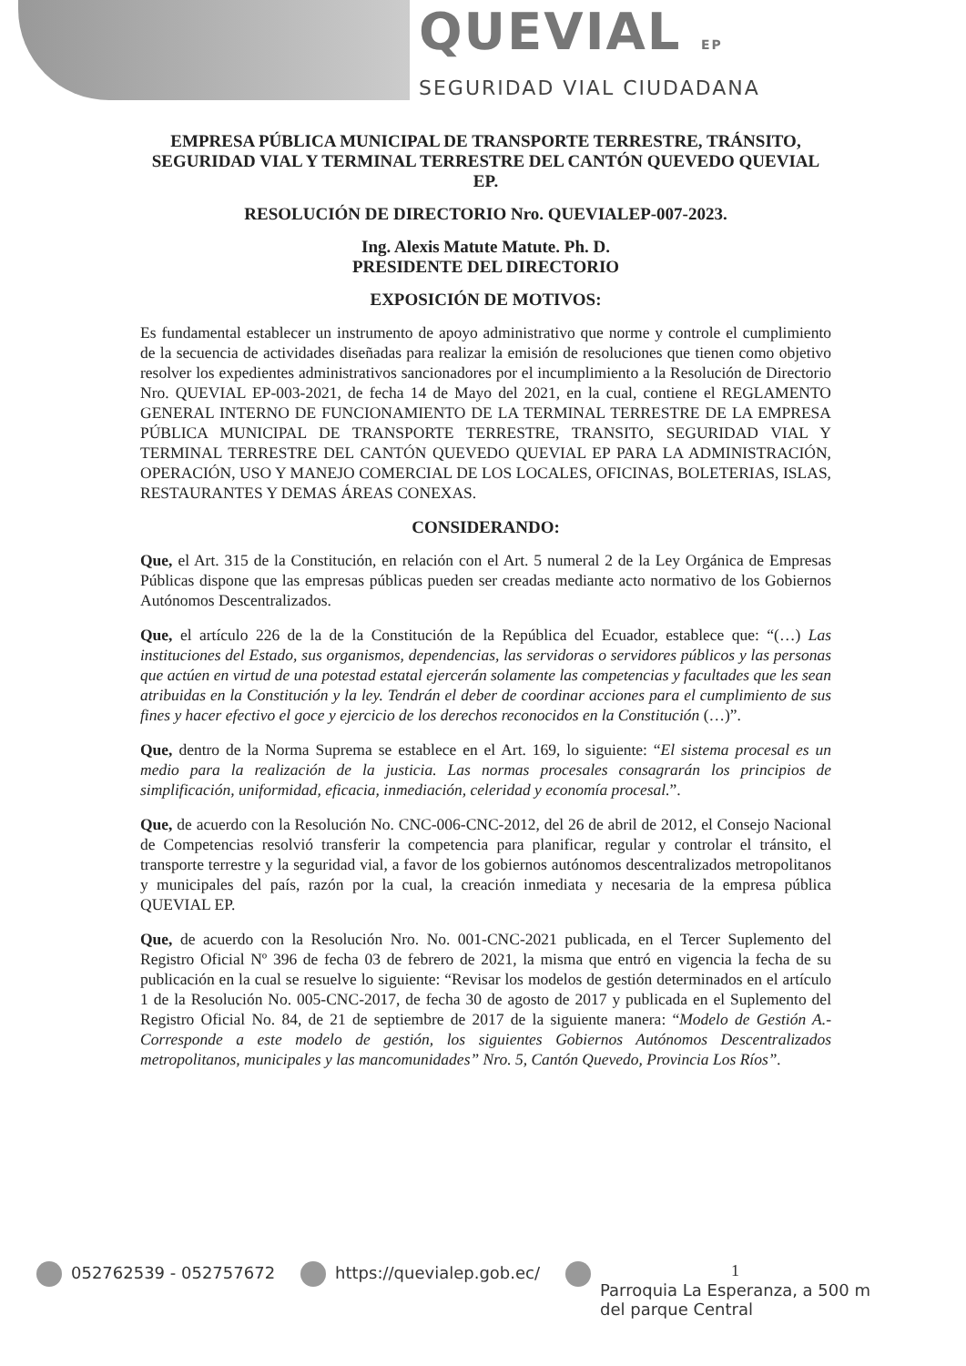QUEVIAL EP
SEGURIDAD VIAL CIUDADANA
EMPRESA PÚBLICA MUNICIPAL DE TRANSPORTE TERRESTRE, TRÁNSITO, SEGURIDAD VIAL Y TERMINAL TERRESTRE DEL CANTÓN QUEVEDO QUEVIAL EP.
RESOLUCIÓN DE DIRECTORIO Nro. QUEVIALEP-007-2023.
Ing. Alexis Matute Matute. Ph. D.
PRESIDENTE DEL DIRECTORIO
EXPOSICIÓN DE MOTIVOS:
Es fundamental establecer un instrumento de apoyo administrativo que norme y controle el cumplimiento de la secuencia de actividades diseñadas para realizar la emisión de resoluciones que tienen como objetivo resolver los expedientes administrativos sancionadores por el incumplimiento a la Resolución de Directorio Nro. QUEVIAL EP-003-2021, de fecha 14 de Mayo del 2021, en la cual, contiene el REGLAMENTO GENERAL INTERNO DE FUNCIONAMIENTO DE LA TERMINAL TERRESTRE DE LA EMPRESA PÚBLICA MUNICIPAL DE TRANSPORTE TERRESTRE, TRANSITO, SEGURIDAD VIAL Y TERMINAL TERRESTRE DEL CANTÓN QUEVEDO QUEVIAL EP PARA LA ADMINISTRACIÓN, OPERACIÓN, USO Y MANEJO COMERCIAL DE LOS LOCALES, OFICINAS, BOLETERIAS, ISLAS, RESTAURANTES Y DEMAS ÁREAS CONEXAS.
CONSIDERANDO:
Que, el Art. 315 de la Constitución, en relación con el Art. 5 numeral 2 de la Ley Orgánica de Empresas Públicas dispone que las empresas públicas pueden ser creadas mediante acto normativo de los Gobiernos Autónomos Descentralizados.
Que, el artículo 226 de la de la Constitución de la República del Ecuador, establece que: “(…) Las instituciones del Estado, sus organismos, dependencias, las servidoras o servidores públicos y las personas que actúen en virtud de una potestad estatal ejercerán solamente las competencias y facultades que les sean atribuidas en la Constitución y la ley. Tendrán el deber de coordinar acciones para el cumplimiento de sus fines y hacer efectivo el goce y ejercicio de los derechos reconocidos en la Constitución (…)”.
Que, dentro de la Norma Suprema se establece en el Art. 169, lo siguiente: “El sistema procesal es un medio para la realización de la justicia. Las normas procesales consagrarán los principios de simplificación, uniformidad, eficacia, inmediación, celeridad y economía procesal.”.
Que, de acuerdo con la Resolución No. CNC-006-CNC-2012, del 26 de abril de 2012, el Consejo Nacional de Competencias resolvió transferir la competencia para planificar, regular y controlar el tránsito, el transporte terrestre y la seguridad vial, a favor de los gobiernos autónomos descentralizados metropolitanos y municipales del país, razón por la cual, la creación inmediata y necesaria de la empresa pública QUEVIAL EP.
Que, de acuerdo con la Resolución Nro. No. 001-CNC-2021 publicada, en el Tercer Suplemento del Registro Oficial Nº 396 de fecha 03 de febrero de 2021, la misma que entró en vigencia la fecha de su publicación en la cual se resuelve lo siguiente: “Revisar los modelos de gestión determinados en el artículo 1 de la Resolución No. 005-CNC-2017, de fecha 30 de agosto de 2017 y publicada en el Suplemento del Registro Oficial No. 84, de 21 de septiembre de 2017 de la siguiente manera: “Modelo de Gestión A.- Corresponde a este modelo de gestión, los siguientes Gobiernos Autónomos Descentralizados metropolitanos, municipales y las mancomunidades” Nro. 5, Cantón Quevedo, Provincia Los Ríos”.
052762539 - 052757672 https://quevialep.gob.ec/ 1
Parroquia La Esperanza, a 500 m
del parque Central